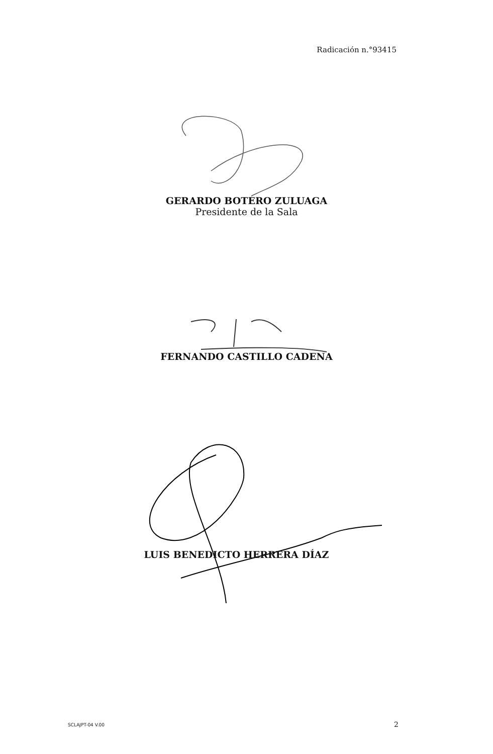Radicación n.°93415
GERARDO BOTERO ZULUAGA
Presidente de la Sala
FERNANDO CASTILLO CADENA
LUIS BENEDICTO HERRERA DÍAZ
SCLAJPT-04 V.00 2